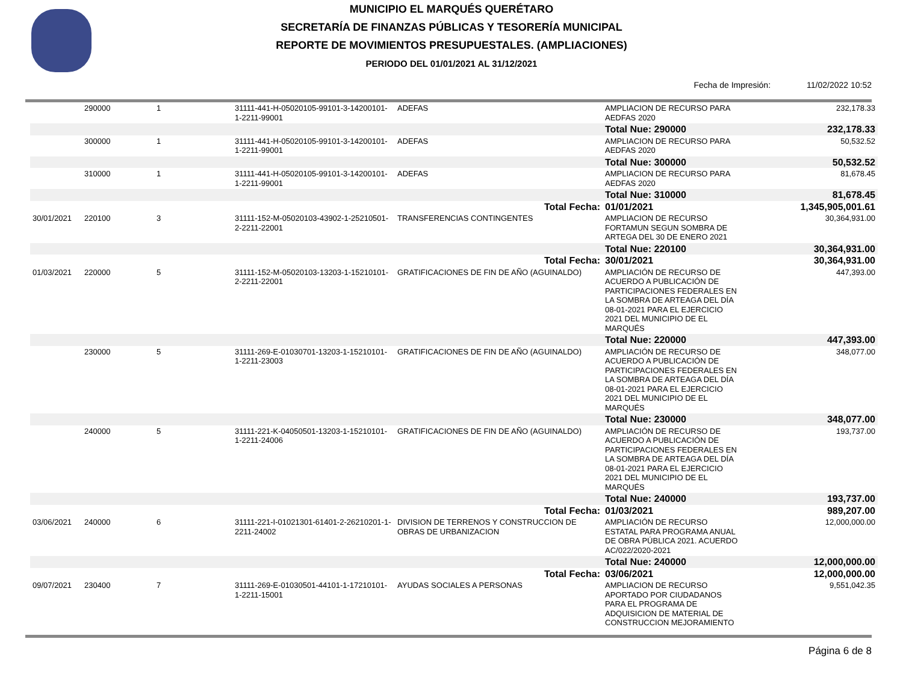MUNICIPIO EL MARQUÉS QUERÉTARO
SECRETARÍA DE FINANZAS PÚBLICAS Y TESORERÍA MUNICIPAL
REPORTE DE MOVIMIENTOS PRESUPUESTALES. (AMPLIACIONES)
PERIODO DEL 01/01/2021 AL 31/12/2021
Fecha de Impresión: 11/02/2022 10:52
| | 290000 | 1 | 31111-441-H-05020105-99101-3-14200101-1-2211-99001 | ADEFAS | AMPLIACION DE RECURSO PARA AEDFAS 2020 | 232,178.33 |
| | | | | | Total Nue: 290000 | 232,178.33 |
| | 300000 | 1 | 31111-441-H-05020105-99101-3-14200101-1-2211-99001 | ADEFAS | AMPLIACION DE RECURSO PARA AEDFAS 2020 | 50,532.52 |
| | | | | | Total Nue: 300000 | 50,532.52 |
| | 310000 | 1 | 31111-441-H-05020105-99101-3-14200101-1-2211-99001 | ADEFAS | AMPLIACION DE RECURSO PARA AEDFAS 2020 | 81,678.45 |
| | | | | | Total Nue: 310000 | 81,678.45 |
| | | | | Total Fecha: | 01/01/2021 | 1,345,905,001.61 |
| 30/01/2021 | 220100 | 3 | 31111-152-M-05020103-43902-1-25210501-2-2211-22001 | TRANSFERENCIAS CONTINGENTES | AMPLIACION DE RECURSO FORTAMUN SEGUN SOMBRA DE ARTEGA DEL 30 DE ENERO 2021 | 30,364,931.00 |
| | | | | | Total Nue: 220100 | 30,364,931.00 |
| | | | | Total Fecha: | 30/01/2021 | 30,364,931.00 |
| 01/03/2021 | 220000 | 5 | 31111-152-M-05020103-13203-1-15210101-2-2211-22001 | GRATIFICACIONES DE FIN DE AÑO (AGUINALDO) | AMPLIACIÓN DE RECURSO DE ACUERDO A PUBLICACIÓN DE PARTICIPACIONES FEDERALES EN LA SOMBRA DE ARTEAGA DEL DÍA 08-01-2021 PARA EL EJERCICIO 2021 DEL MUNICIPIO DE EL MARQUÉS | 447,393.00 |
| | | | | | Total Nue: 220000 | 447,393.00 |
| | 230000 | 5 | 31111-269-E-01030701-13203-1-15210101-1-2211-23003 | GRATIFICACIONES DE FIN DE AÑO (AGUINALDO) | AMPLIACIÓN DE RECURSO DE ACUERDO A PUBLICACIÓN DE PARTICIPACIONES FEDERALES EN LA SOMBRA DE ARTEAGA DEL DÍA 08-01-2021 PARA EL EJERCICIO 2021 DEL MUNICIPIO DE EL MARQUÉS | 348,077.00 |
| | | | | | Total Nue: 230000 | 348,077.00 |
| | 240000 | 5 | 31111-221-K-04050501-13203-1-15210101-1-2211-24006 | GRATIFICACIONES DE FIN DE AÑO (AGUINALDO) | AMPLIACIÓN DE RECURSO DE ACUERDO A PUBLICACIÓN DE PARTICIPACIONES FEDERALES EN LA SOMBRA DE ARTEAGA DEL DÍA 08-01-2021 PARA EL EJERCICIO 2021 DEL MUNICIPIO DE EL MARQUÉS | 193,737.00 |
| | | | | | Total Nue: 240000 | 193,737.00 |
| | | | | Total Fecha: | 01/03/2021 | 989,207.00 |
| 03/06/2021 | 240000 | 6 | 31111-221-I-01021301-61401-2-26210201-1-2211-24002 | DIVISION DE TERRENOS Y CONSTRUCCION DE OBRAS DE URBANIZACION | AMPLIACIÓN DE RECURSO ESTATAL PARA PROGRAMA ANUAL DE OBRA PÚBLICA 2021. ACUERDO AC/022/2020-2021 | 12,000,000.00 |
| | | | | | Total Nue: 240000 | 12,000,000.00 |
| | | | | Total Fecha: | 03/06/2021 | 12,000,000.00 |
| 09/07/2021 | 230400 | 7 | 31111-269-E-01030501-44101-1-17210101-1-2211-15001 | AYUDAS SOCIALES A PERSONAS | AMPLIACION DE RECURSO APORTADO POR CIUDADANOS PARA EL PROGRAMA DE ADQUISICION DE MATERIAL DE CONSTRUCCION MEJORAMIENTO | 9,551,042.35 |
Página 6 de 8